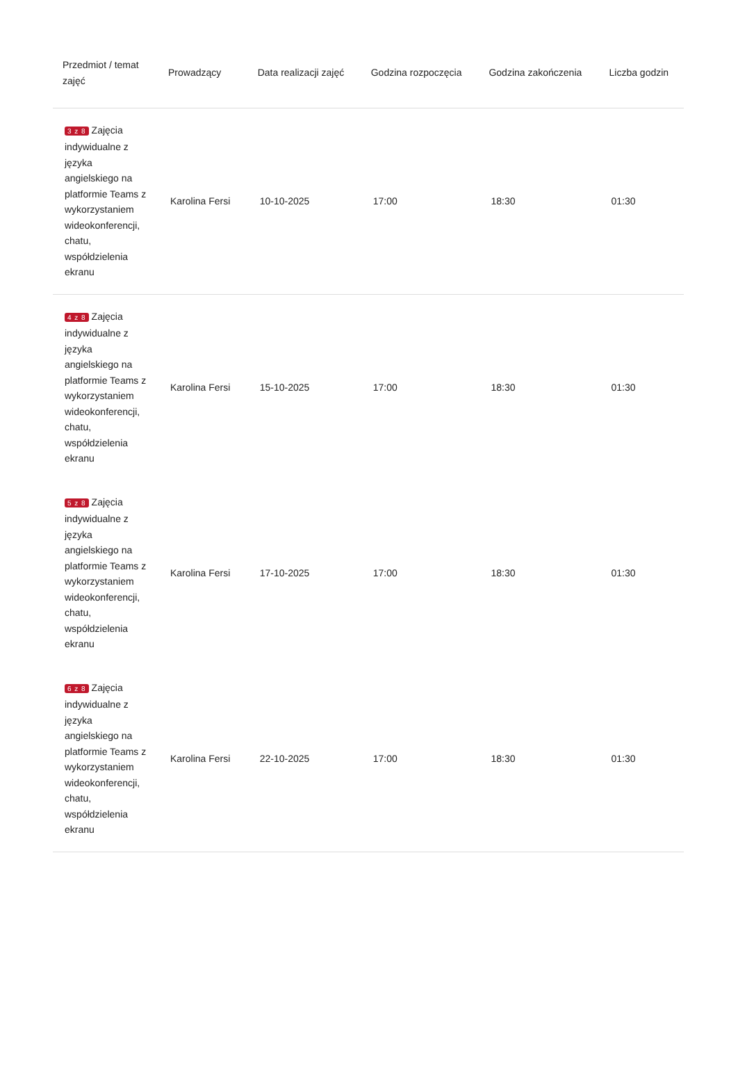| Przedmiot / temat zajęć | Prowadzący | Data realizacji zajęć | Godzina rozpoczęcia | Godzina zakończenia | Liczba godzin |
| --- | --- | --- | --- | --- | --- |
| 3 z 8 Zajęcia indywidualne z języka angielskiego na platformie Teams z wykorzystaniem wideokonferencji, chatu, współdzielenia ekranu | Karolina Fersi | 10-10-2025 | 17:00 | 18:30 | 01:30 |
| 4 z 8 Zajęcia indywidualne z języka angielskiego na platformie Teams z wykorzystaniem wideokonferencji, chatu, współdzielenia ekranu | Karolina Fersi | 15-10-2025 | 17:00 | 18:30 | 01:30 |
| 5 z 8 Zajęcia indywidualne z języka angielskiego na platformie Teams z wykorzystaniem wideokonferencji, chatu, współdzielenia ekranu | Karolina Fersi | 17-10-2025 | 17:00 | 18:30 | 01:30 |
| 6 z 8 Zajęcia indywidualne z języka angielskiego na platformie Teams z wykorzystaniem wideokonferencji, chatu, współdzielenia ekranu | Karolina Fersi | 22-10-2025 | 17:00 | 18:30 | 01:30 |